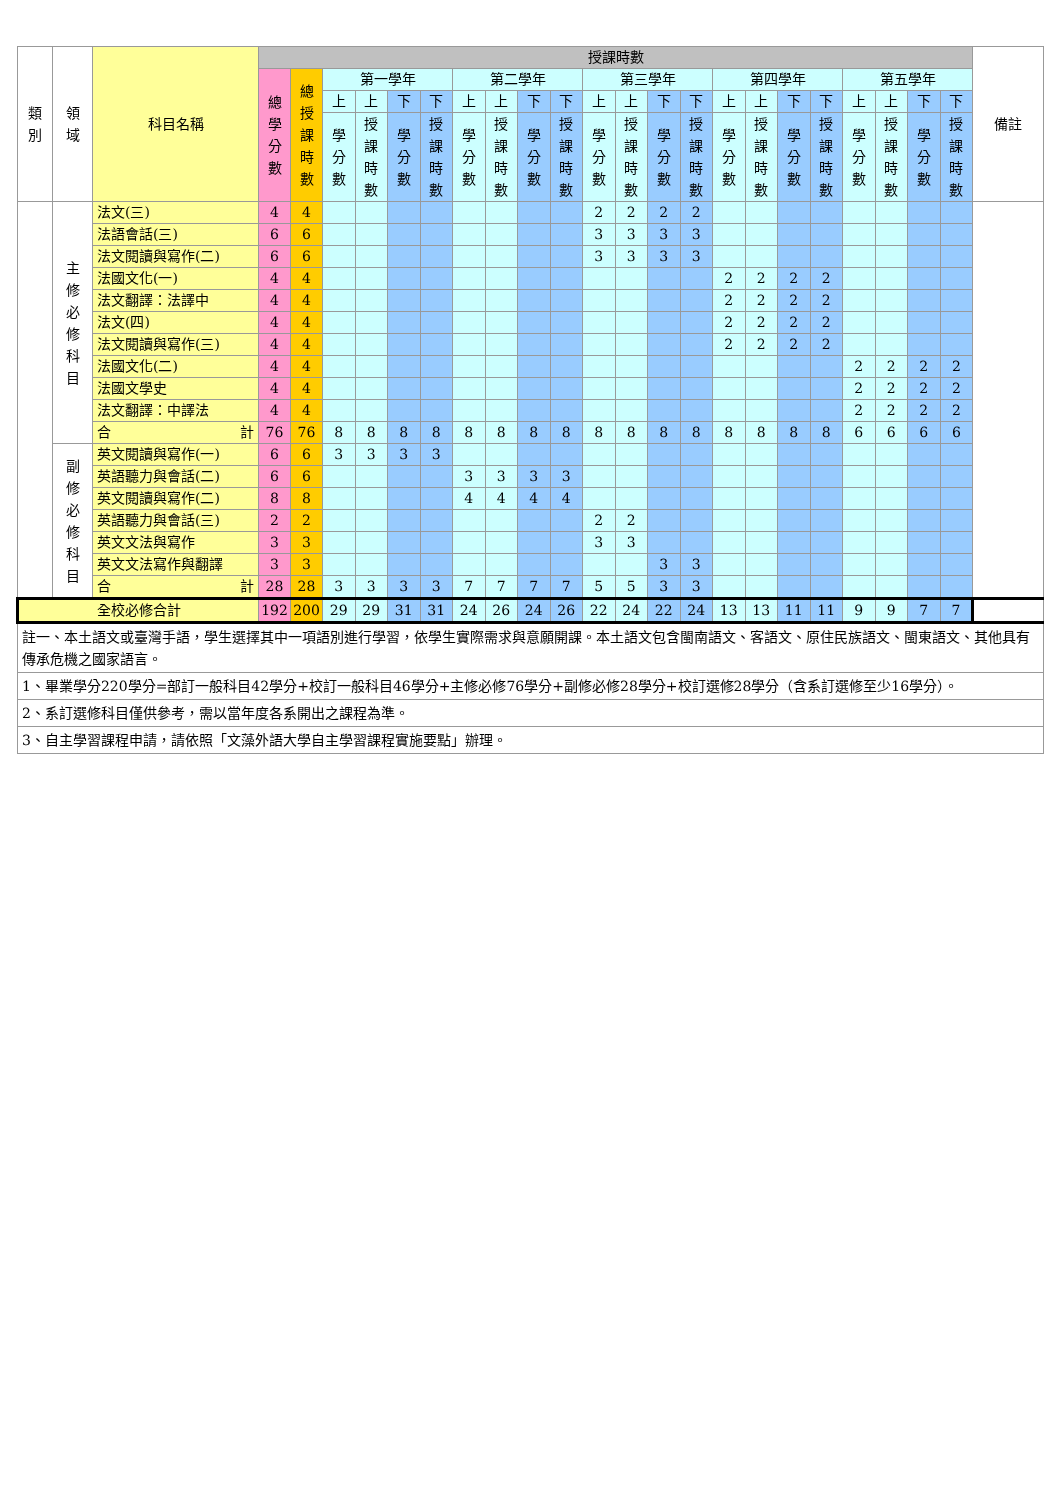| 類 別 | 領 域 | 科目名稱 | 授課時數 | | | | | | | | | | | | | | | | | | | | | | 備註 |
| --- | --- | --- | --- | --- | --- | --- | --- | --- | --- | --- | --- | --- | --- | --- | --- | --- | --- | --- | --- | --- | --- | --- | --- | --- | --- |
| | | | 總 學 分 數 | 總 授 課 時 數 | 第一學年 | | | | 第二學年 | | | | 第三學年 | | | | 第四學年 | | | | 第五學年 | | | | |
| | | | | | 上 | 上 | 下 | 下 | 上 | 上 | 下 | 下 | 上 | 上 | 下 | 下 | 上 | 上 | 下 | 下 | 上 | 上 | 下 | 下 | |
| | | | | | 學 分 數 | 授 課 時 數 | 學 分 數 | 授 課 時 數 | 學 分 數 | 授 課 時 數 | 學 分 數 | 授 課 時 數 | 學 分 數 | 授 課 時 數 | 學 分 數 | 授 課 時 數 | 學 分 數 | 授 課 時 數 | 學 分 數 | 授 課 時 數 | 學 分 數 | 授 課 時 數 | 學 分 數 | 授 課 時 數 | |
| | 主 修 必 修 科 目 | 法文(三) | 4 | 4 | | | | | | | | | 2 | 2 | 2 | 2 | | | | | | | | | |
| | | 法語會話(三) | 6 | 6 | | | | | | | | | 3 | 3 | 3 | 3 | | | | | | | | | |
| | | 法文閱讀與寫作(二) | 6 | 6 | | | | | | | | | 3 | 3 | 3 | 3 | | | | | | | | | |
| | | 法國文化(一) | 4 | 4 | | | | | | | | | | | | | 2 | 2 | 2 | 2 | | | | | |
| | | 法文翻譯：法譯中 | 4 | 4 | | | | | | | | | | | | | 2 | 2 | 2 | 2 | | | | | |
| | | 法文(四) | 4 | 4 | | | | | | | | | | | | | 2 | 2 | 2 | 2 | | | | | |
| | | 法文閱讀與寫作(三) | 4 | 4 | | | | | | | | | | | | | 2 | 2 | 2 | 2 | | | | | |
| | | 法國文化(二) | 4 | 4 | | | | | | | | | | | | | | | | | 2 | 2 | 2 | 2 | |
| | | 法國文學史 | 4 | 4 | | | | | | | | | | | | | | | | | 2 | 2 | 2 | 2 | |
| | | 法文翻譯：中譯法 | 4 | 4 | | | | | | | | | | | | | | | | | 2 | 2 | 2 | 2 | |
| | | 合 計 | 76 | 76 | 8 | 8 | 8 | 8 | 8 | 8 | 8 | 8 | 8 | 8 | 8 | 8 | 8 | 8 | 8 | 8 | 6 | 6 | 6 | 6 | |
| | 副 修 必 修 科 目 | 英文閱讀與寫作(一) | 6 | 6 | 3 | 3 | 3 | 3 | | | | | | | | | | | | | | | | | |
| | | 英語聽力與會話(二) | 6 | 6 | | | | | 3 | 3 | 3 | 3 | | | | | | | | | | | | | |
| | | 英文閱讀與寫作(二) | 8 | 8 | | | | | 4 | 4 | 4 | 4 | | | | | | | | | | | | | |
| | | 英語聽力與會話(三) | 2 | 2 | | | | | | | | | 2 | 2 | | | | | | | | | | | |
| | | 英文文法與寫作 | 3 | 3 | | | | | | | | | 3 | 3 | | | | | | | | | | | |
| | | 英文文法寫作與翻譯 | 3 | 3 | | | | | | | | | | | 3 | 3 | | | | | | | | | |
| | | 合 計 | 28 | 28 | 3 | 3 | 3 | 3 | 7 | 7 | 7 | 7 | 5 | 5 | 3 | 3 | | | | | | | | | |
| 全校必修合計 | | | 192 | 200 | 29 | 29 | 31 | 31 | 24 | 26 | 24 | 26 | 22 | 24 | 22 | 24 | 13 | 13 | 11 | 11 | 9 | 9 | 7 | 7 | |
| 註一、本土語文或臺灣手語，學生選擇其中一項語別進行學習，依學生實際需求與意願開課。本土語文包含閩南語文、客語文、原住民族語文、閩東語文、其他具有傳承危機之國家語言。 | | | | | | | | | | | | | | | | | | | | | | | | | |
| 1、畢業學分220學分=部訂一般科目42學分+校訂一般科目46學分+主修必修76學分+副修必修28學分+校訂選修28學分（含系訂選修至少16學分）。 | | | | | | | | | | | | | | | | | | | | | | | | | |
| 2、系訂選修科目僅供參考，需以當年度各系開出之課程為準。 | | | | | | | | | | | | | | | | | | | | | | | | | |
| 3、自主學習課程申請，請依照「文藻外語大學自主學習課程實施要點」辦理。 | | | | | | | | | | | | | | | | | | | | | | | | | |